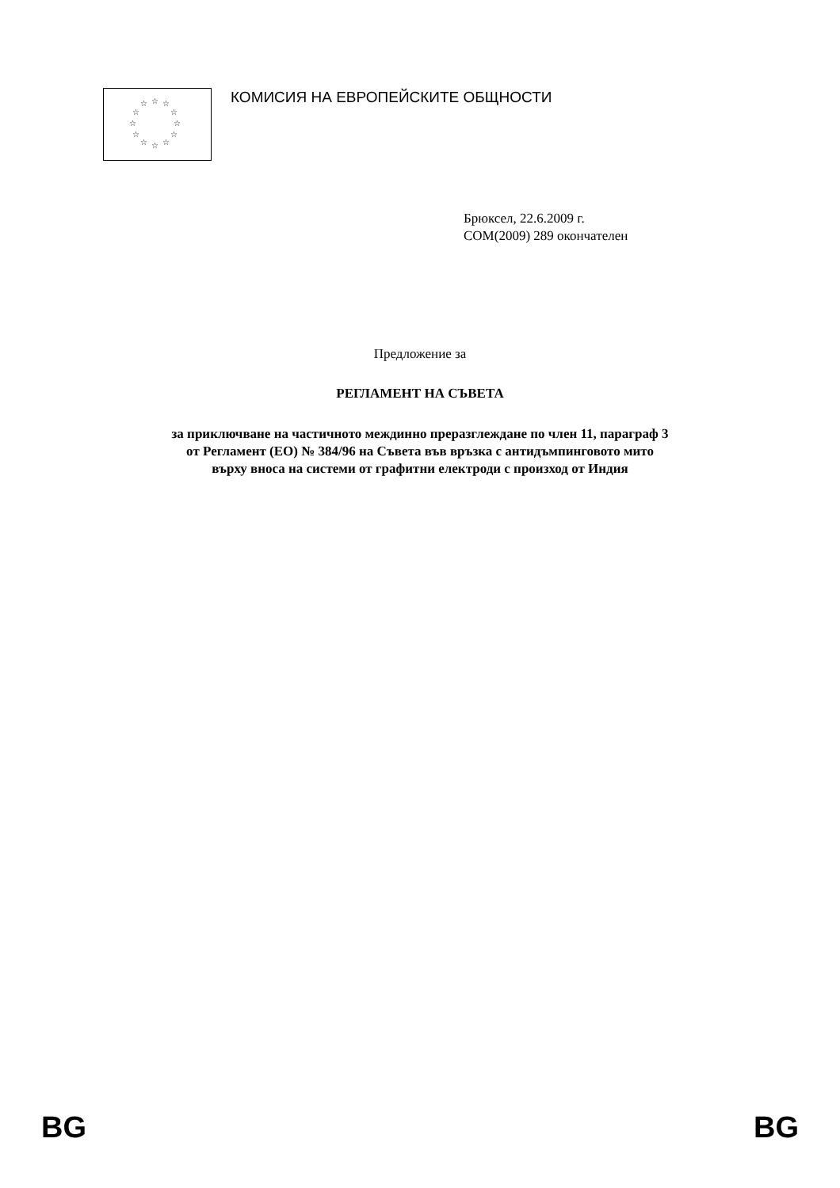☆ ☆
☆
☆
☆
☆ ☆ ☆
☆
☆
☆
☆
КОМИСИЯ НА ЕВРОПЕЙСКИТЕ ОБЩНОСТИ
Брюксел, 22.6.2009 г.
COM(2009) 289 окончателен
Предложение за
РЕГЛАМЕНТ НА СЪВЕТА
за приключване на частичното междинно преразглеждане по член 11, параграф 3
от Регламент (ЕО) № 384/96 на Съвета във връзка с антидъмпинговото мито
върху вноса на системи от графитни електроди с произход от Индия
BG BG